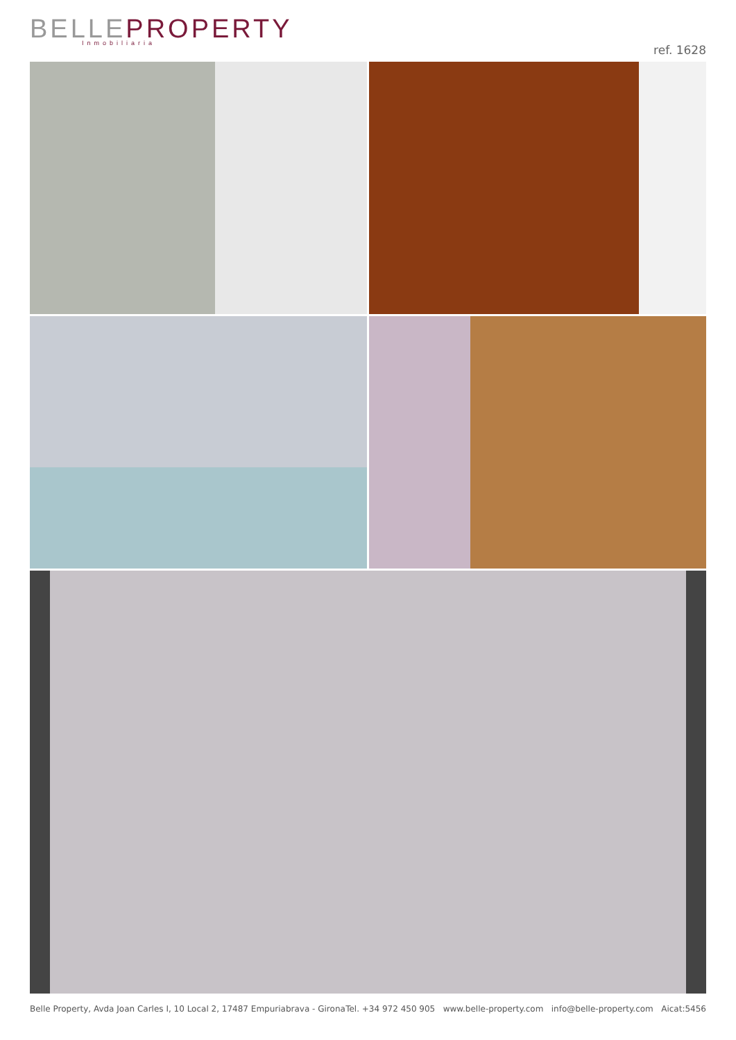BELLEPROPERTY
Inmobiliaria
ref. 1628
Belle Property, Avda Joan Carles I, 10 Local 2, 17487 Empuriabrava - Girona Tel. +34 972 450 905 www.belle-property.com info@belle-property.com Aicat:5456